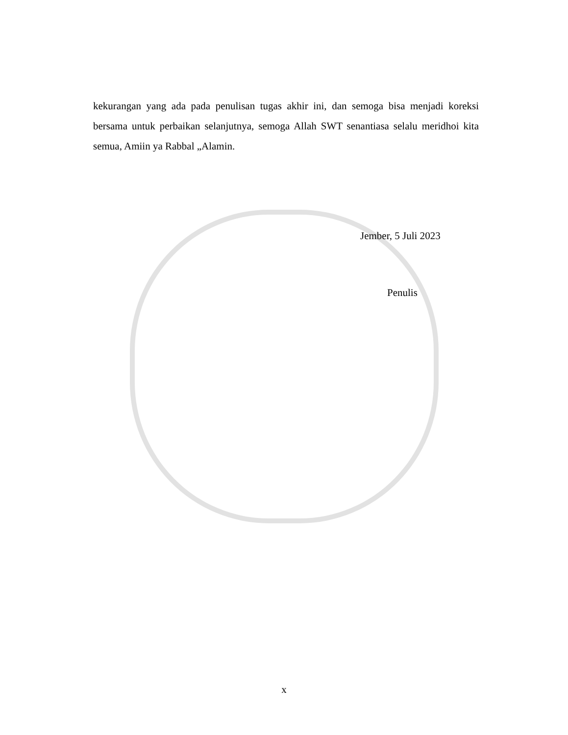kekurangan yang ada pada penulisan tugas akhir ini, dan semoga bisa menjadi koreksi bersama untuk perbaikan selanjutnya, semoga Allah SWT senantiasa selalu meridhoi kita semua, Amiin ya Rabbal „Alamin.
Jember, 5 Juli 2023
Penulis
x